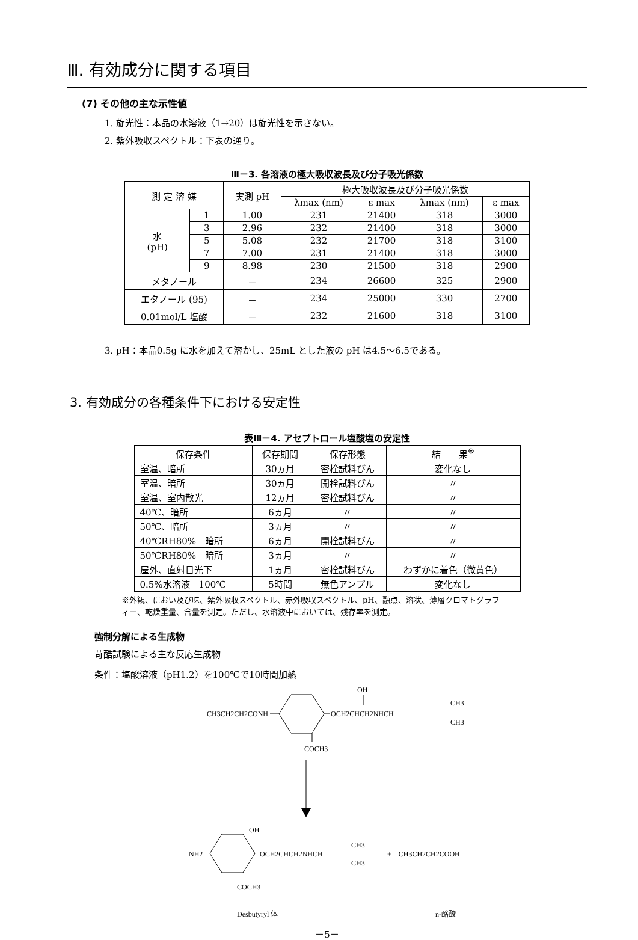Ⅲ. 有効成分に関する項目
(7) その他の主な示性値
1. 旋光性：本品の水溶液（1→20）は旋光性を示さない。
2. 紫外吸収スペクトル：下表の通り。
Ⅲ－3. 各溶液の極大吸収波長及び分子吸光係数
| 測 定 溶 媒 | | 実測 pH | 極大吸収波長及び分子吸光係数 | | | |
| --- | --- | --- | --- | --- | --- | --- |
| | | | λmax (nm) | ε max | λmax (nm) | ε max |
| 水 (pH) | 1 | 1.00 | 231 | 21400 | 318 | 3000 |
| | 3 | 2.96 | 232 | 21400 | 318 | 3000 |
| | 5 | 5.08 | 232 | 21700 | 318 | 3100 |
| | 7 | 7.00 | 231 | 21400 | 318 | 3000 |
| | 9 | 8.98 | 230 | 21500 | 318 | 2900 |
| メタノール | | － | 234 | 26600 | 325 | 2900 |
| エタノール (95) | | － | 234 | 25000 | 330 | 2700 |
| 0.01mol/L 塩酸 | | － | 232 | 21600 | 318 | 3100 |
3. pH：本品0.5g に水を加えて溶かし、25mL とした液の pH は4.5～6.5である。
3. 有効成分の各種条件下における安定性
表Ⅲ－4. アセブトロール塩酸塩の安定性
| 保存条件 | 保存期間 | 保存形態 | 結 果<sup>※</sup> |
| --- | --- | --- | --- |
| 室温、暗所 | 30ヵ月 | 密栓試料びん | 変化なし |
| 室温、暗所 | 30ヵ月 | 開栓試料びん | 〃 |
| 室温、室内散光 | 12ヵ月 | 密栓試料びん | 〃 |
| 40℃、暗所 | 6ヵ月 | 〃 | 〃 |
| 50℃、暗所 | 3ヵ月 | 〃 | 〃 |
| 40℃RH80% 暗所 | 6ヵ月 | 開栓試料びん | 〃 |
| 50℃RH80% 暗所 | 3ヵ月 | 〃 | 〃 |
| 屋外、直射日光下 | 1ヵ月 | 密栓試料びん | わずかに着色（微黄色） |
| 0.5%水溶液 100℃ | 5時間 | 無色アンプル | 変化なし |
※外観、におい及び味、紫外吸収スペクトル、赤外吸収スペクトル、pH、融点、溶状、薄層クロマトグラフィー、乾燥重量、含量を測定。ただし、水溶液中においては、残存率を測定。
強制分解による生成物
苛酷試験による主な反応生成物
条件：塩酸溶液（pH1.2）を100℃で10時間加熱
OH
CH3CH2CH2CONH
OCH2CHCH2NHCH
CH3
CH3
COCH3
OH
NH2
OCH2CHCH2NHCH
CH3
CH3
+　CH3CH2CH2COOH
COCH3
Desbutyryl 体
n-酪酸
－5－